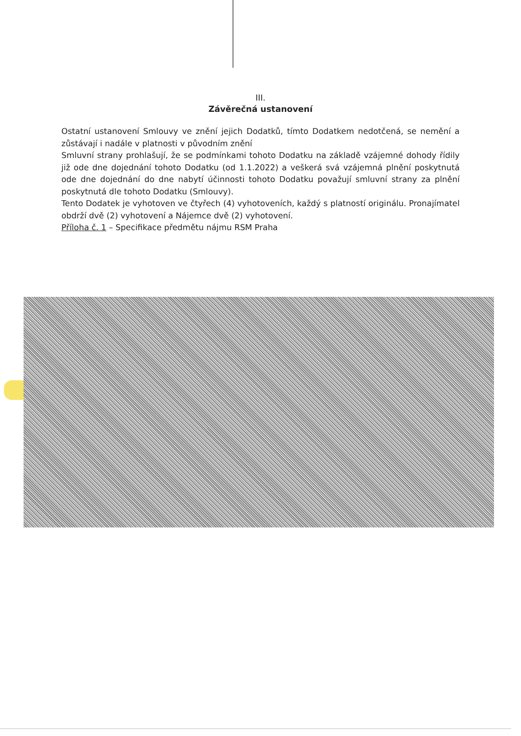III.
Závěrečná ustanovení
Ostatní ustanovení Smlouvy ve znění jejich Dodatků, tímto Dodatkem nedotčená, se nemění a zůstávají i nadále v platnosti v původním znění
Smluvní strany prohlašují, že se podmínkami tohoto Dodatku na základě vzájemné dohody řídily již ode dne dojednání tohoto Dodatku (od 1.1.2022) a veškerá svá vzájemná plnění poskytnutá ode dne dojednání do dne nabytí účinnosti tohoto Dodatku považují smluvní strany za plnění poskytnutá dle tohoto Dodatku (Smlouvy).
Tento Dodatek je vyhotoven ve čtyřech (4) vyhotoveních, každý s platností originálu. Pronajímatel obdrží dvě (2) vyhotovení a Nájemce dvě (2) vyhotovení.
Příloha č. 1 – Specifikace předmětu nájmu RSM Praha